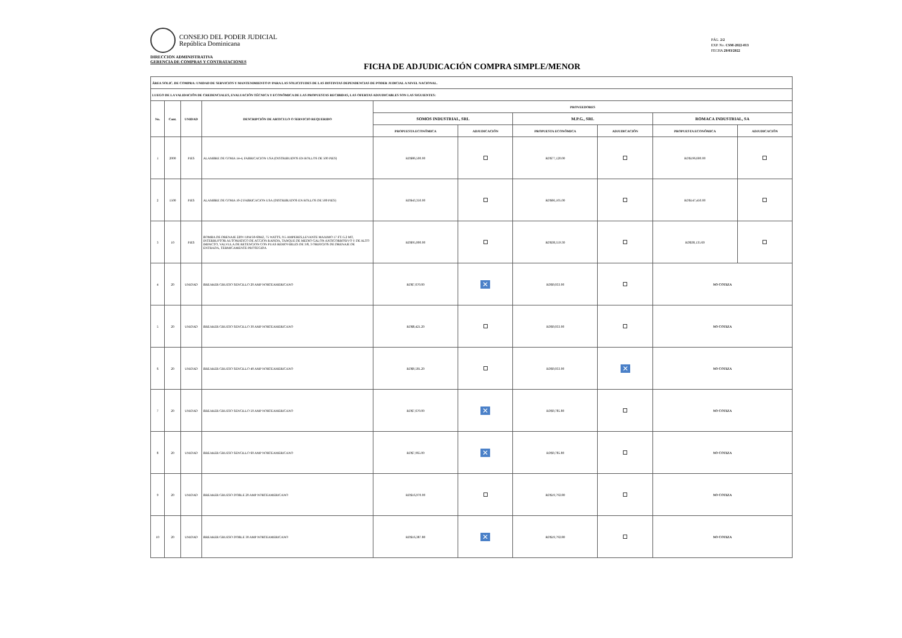CONSEJO DEL PODER JUDICIAL
República Dominicana
PÁG. 2/2
EXP. No. CSM-2022-013
FECHA 29/03/2022
DIRECCION ADMINISTRATIVA
GERENCIA DE COMPRAS Y CONTRATACIONES
FICHA DE ADJUDICACIÓN COMPRA SIMPLE/MENOR
| ÁREA SOLIC. DE COMPRA: UNIDAD DE SERVICIOS Y MANTENIMIENTO P/ PARA LAS SOLICITUDES DE LAS DISTINTAS DEPENDENCIAS DE PODER JUDICIAL A NIVEL NACIONAL. | | | | | | | | | |
| LUEGO DE LA VALIDACIÓN DE CREDENCIALES, EVALUACIÓN TÉCNICA Y ECONÓMICA DE LAS PROPUESTAS RECIBIDAS, LAS OFERTAS ADJUDICABLES SON LAS SIGUIENTES: | | | | | | | | | |
| No. | Cant. | UNIDAD | DESCRIPCIÓN DE ARTICULO O SERVICIO REQUERIDO | PROVEEDORES | | | | | |
| | | | | SOMOS INDUSTRIAL, SRL | | M.P.G., SRL | | ROMACA INDUSTRIAL, SA | |
| | | | | PROPUESTA ECONÓMICA | ADJUDICACIÓN | PROPUESTA ECONÓMICA | ADJUDICACIÓN | PROPUESTA ECONÓMICA | ADJUDICACIÓN |
| 1 | 2000 | PIES | ALAMBRE DE GOMA 14-4, FABRICACION USA (DISTRIBUIDOS EN ROLLOS DE 500 PIES) | RD$86,500.00 | | RD$77,120.00 | | RD$196,600.00 | |
| 2 | 1500 | PIES | ALAMBRE DE GOMA 10-2 FABRICACION USA (DISTRIBUIDOS EN ROLLOS DE 500 PIES) | RD$43,350.00 | | RD$66,105.00 | | RD$147,450.00 | |
| 3 | 10 | PIES | BOMBA DE DRENAJE 220V/1PH/50-60HZ, 75 WATTS, 0.5 AMPERES,LEVANTE MAXIMO 17 FT./5.2 MT, INTERRUPTOR AUTOMATICO DE ACCION RAPIDA, TANQUE DE MEDIO GALON ANTICORROSIVO Y DE ALTO IMPACTO, VALVULA DE RETENCION CON PUAS REMOVIBLES DE 3/8, 3 ORIFICIOS DE DRENAJE DE ENTRADA, TERMICAMENTE PROTEGIDA | RD$95,000.00 | | RD$38,559.30 | | RD$38,135.60 | |
| 4 | 20 | UNIDAD | BREAKER GRUESO SENCILLO 20 AMP NORTEAMERICANO | RD$7,670.00 | ✕ | RD$9,033.00 | | NO COTIZA | |
| 5 | 20 | UNIDAD | BREAKER GRUESO SENCILLO 30 AMP NORTEAMERICANO | RD$8,421.20 | | RD$9,033.00 | | NO COTIZA | |
| 6 | 20 | UNIDAD | BREAKER GRUESO SENCILLO 40 AMP NORTEAMERICANO | RD$9,581.20 | | RD$9,033.00 | ✕ | NO COTIZA | |
| 7 | 20 | UNIDAD | BREAKER GRUESO SENCILLO 50 AMP NORTEAMERICANO | RD$7,670.00 | ✕ | RD$9,785.80 | | NO COTIZA | |
| 8 | 20 | UNIDAD | BREAKER GRUESO SENCILLO 60 AMP NORTEAMERICANO | RD$7,965.00 | ✕ | RD$9,785.80 | | NO COTIZA | |
| 9 | 20 | UNIDAD | BREAKER GRUESO DOBLE 20 AMP NORTEAMERICANO | RD$16,970.00 | | RD$19,792.80 | | NO COTIZA | |
| 10 | 20 | UNIDAD | BREAKER GRUESO DOBLE 30 AMP NORTEAMERICANO | RD$16,387.80 | ✕ | RD$19,792.80 | | NO COTIZA | |